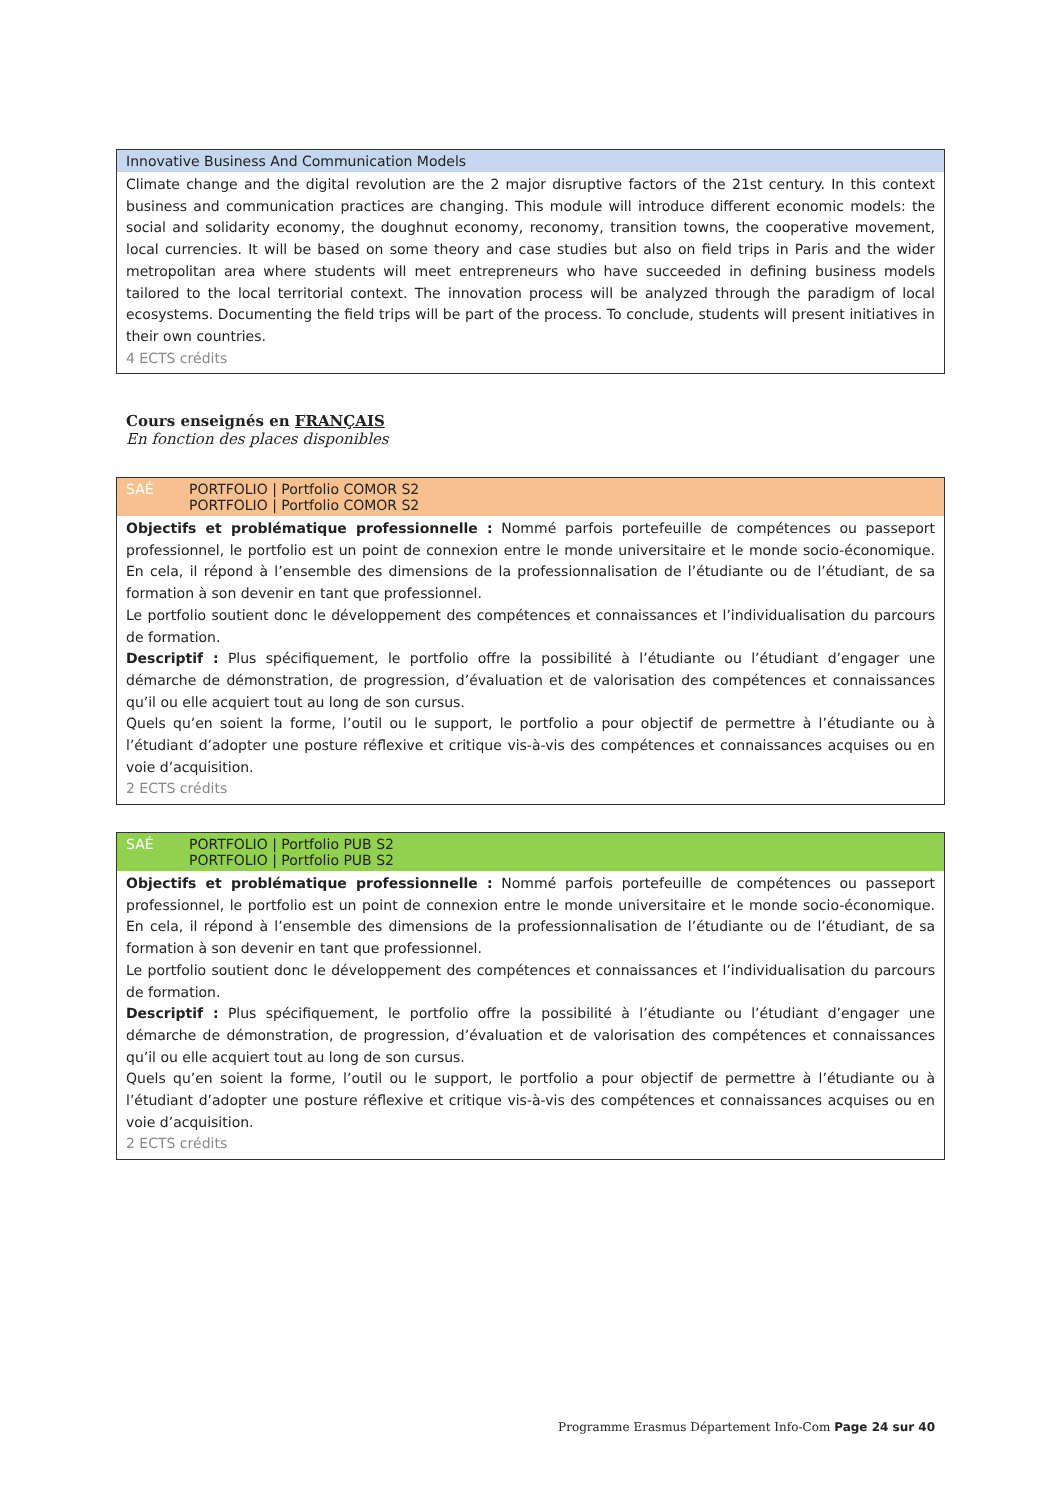Innovative Business And Communication Models
Climate change and the digital revolution are the 2 major disruptive factors of the 21st century. In this context business and communication practices are changing. This module will introduce different economic models: the social and solidarity economy, the doughnut economy, reconomy, transition towns, the cooperative movement, local currencies. It will be based on some theory and case studies but also on field trips in Paris and the wider metropolitan area where students will meet entrepreneurs who have succeeded in defining business models tailored to the local territorial context. The innovation process will be analyzed through the paradigm of local ecosystems. Documenting the field trips will be part of the process. To conclude, students will present initiatives in their own countries.
4 ECTS crédits
Cours enseignés en FRANÇAIS
En fonction des places disponibles
SAÉ PORTFOLIO | Portfolio COMOR S2
PORTFOLIO | Portfolio COMOR S2
Objectifs et problématique professionnelle : Nommé parfois portefeuille de compétences ou passeport professionnel, le portfolio est un point de connexion entre le monde universitaire et le monde socio-économique. En cela, il répond à l’ensemble des dimensions de la professionnalisation de l’étudiante ou de l’étudiant, de sa formation à son devenir en tant que professionnel.
Le portfolio soutient donc le développement des compétences et connaissances et l’individualisation du parcours de formation.
Descriptif : Plus spécifiquement, le portfolio offre la possibilité à l’étudiante ou l’étudiant d’engager une démarche de démonstration, de progression, d’évaluation et de valorisation des compétences et connaissances qu’il ou elle acquiert tout au long de son cursus.
Quels qu’en soient la forme, l’outil ou le support, le portfolio a pour objectif de permettre à l’étudiante ou à l’étudiant d’adopter une posture réflexive et critique vis-à-vis des compétences et connaissances acquises ou en voie d’acquisition.
2 ECTS crédits
SAÉ PORTFOLIO | Portfolio PUB S2
PORTFOLIO | Portfolio PUB S2
Objectifs et problématique professionnelle : Nommé parfois portefeuille de compétences ou passeport professionnel, le portfolio est un point de connexion entre le monde universitaire et le monde socio-économique. En cela, il répond à l’ensemble des dimensions de la professionnalisation de l’étudiante ou de l’étudiant, de sa formation à son devenir en tant que professionnel.
Le portfolio soutient donc le développement des compétences et connaissances et l’individualisation du parcours de formation.
Descriptif : Plus spécifiquement, le portfolio offre la possibilité à l’étudiante ou l’étudiant d’engager une démarche de démonstration, de progression, d’évaluation et de valorisation des compétences et connaissances qu’il ou elle acquiert tout au long de son cursus.
Quels qu’en soient la forme, l’outil ou le support, le portfolio a pour objectif de permettre à l’étudiante ou à l’étudiant d’adopter une posture réflexive et critique vis-à-vis des compétences et connaissances acquises ou en voie d’acquisition.
2 ECTS crédits
Programme Erasmus Département Info-Com Page 24 sur 40